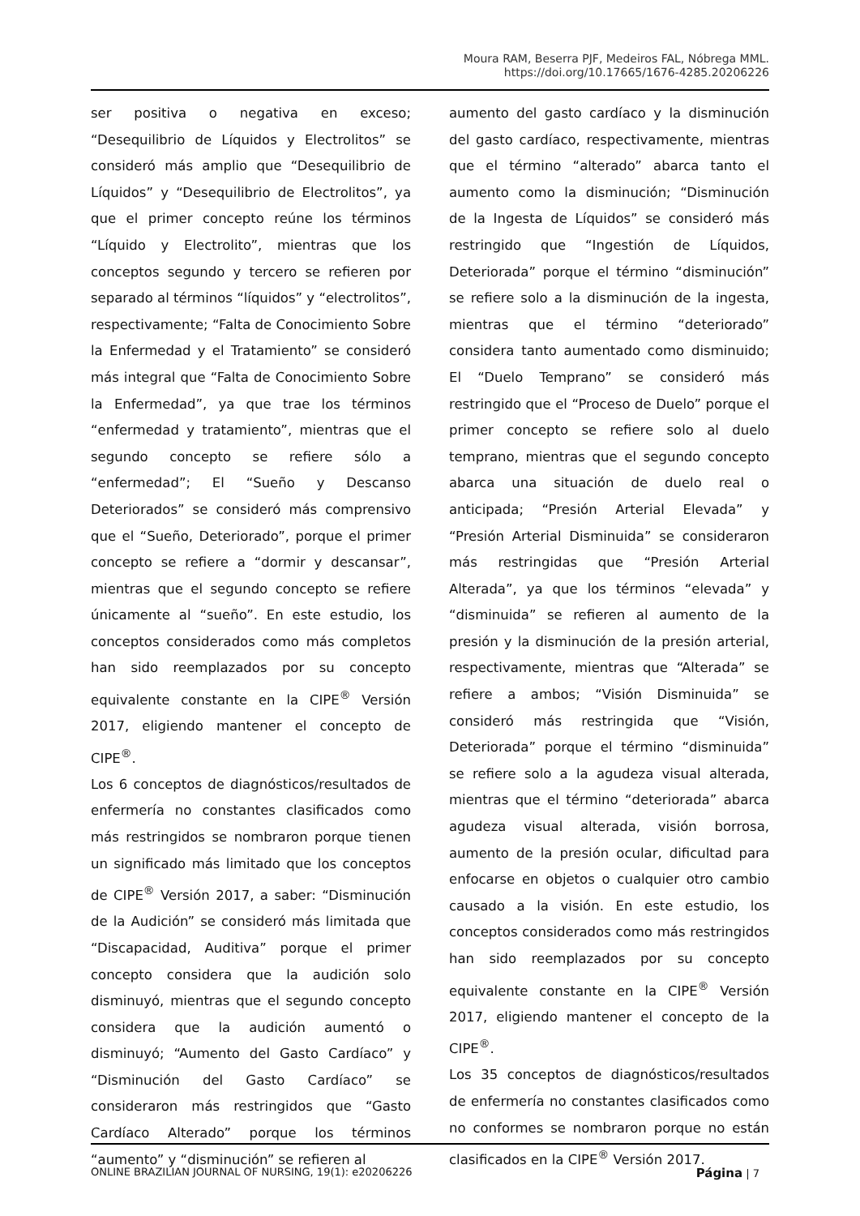Moura RAM, Beserra PJF, Medeiros FAL, Nóbrega MML.
https://doi.org/10.17665/1676-4285.20206226
ser positiva o negativa en exceso; “Desequilibrio de Líquidos y Electrolitos” se consideró más amplio que “Desequilibrio de Líquidos” y “Desequilibrio de Electrolitos”, ya que el primer concepto reúne los términos “Líquido y Electrolito”, mientras que los conceptos segundo y tercero se refieren por separado al términos “líquidos” y “electrolitos”, respectivamente; “Falta de Conocimiento Sobre la Enfermedad y el Tratamiento” se consideró más integral que “Falta de Conocimiento Sobre la Enfermedad”, ya que trae los términos “enfermedad y tratamiento”, mientras que el segundo concepto se refiere sólo a “enfermedad”; El “Sueño y Descanso Deteriorados” se consideró más comprensivo que el “Sueño, Deteriorado”, porque el primer concepto se refiere a “dormir y descansar”, mientras que el segundo concepto se refiere únicamente al “sueño”. En este estudio, los conceptos considerados como más completos han sido reemplazados por su concepto equivalente constante en la CIPE<sup>®</sup> Versión 2017, eligiendo mantener el concepto de CIPE<sup>®</sup>.
Los 6 conceptos de diagnósticos/resultados de enfermería no constantes clasificados como más restringidos se nombraron porque tienen un significado más limitado que los conceptos de CIPE<sup>®</sup> Versión 2017, a saber: “Disminución de la Audición” se consideró más limitada que “Discapacidad, Auditiva” porque el primer concepto considera que la audición solo disminuyó, mientras que el segundo concepto considera que la audición aumentó o disminuyó; “Aumento del Gasto Cardíaco” y “Disminución del Gasto Cardíaco” se consideraron más restringidos que “Gasto Cardíaco Alterado” porque los términos “aumento” y “disminución” se refieren al
aumento del gasto cardíaco y la disminución del gasto cardíaco, respectivamente, mientras que el término “alterado” abarca tanto el aumento como la disminución; “Disminución de la Ingesta de Líquidos” se consideró más restringido que “Ingestión de Líquidos, Deteriorada” porque el término “disminución” se refiere solo a la disminución de la ingesta, mientras que el término “deteriorado” considera tanto aumentado como disminuido; El “Duelo Temprano” se consideró más restringido que el “Proceso de Duelo” porque el primer concepto se refiere solo al duelo temprano, mientras que el segundo concepto abarca una situación de duelo real o anticipada; “Presión Arterial Elevada” y “Presión Arterial Disminuida” se consideraron más restringidas que “Presión Arterial Alterada”, ya que los términos “elevada” y “disminuida” se refieren al aumento de la presión y la disminución de la presión arterial, respectivamente, mientras que “Alterada” se refiere a ambos; “Visión Disminuida” se consideró más restringida que “Visión, Deteriorada” porque el término “disminuida” se refiere solo a la agudeza visual alterada, mientras que el término “deteriorada” abarca agudeza visual alterada, visión borrosa, aumento de la presión ocular, dificultad para enfocarse en objetos o cualquier otro cambio causado a la visión. En este estudio, los conceptos considerados como más restringidos han sido reemplazados por su concepto equivalente constante en la CIPE<sup>®</sup> Versión 2017, eligiendo mantener el concepto de la CIPE<sup>®</sup>.
Los 35 conceptos de diagnósticos/resultados de enfermería no constantes clasificados como no conformes se nombraron porque no están clasificados en la CIPE<sup>®</sup> Versión 2017.
ONLINE BRAZILIAN JOURNAL OF NURSING, 19(1): e20206226 Página | 7